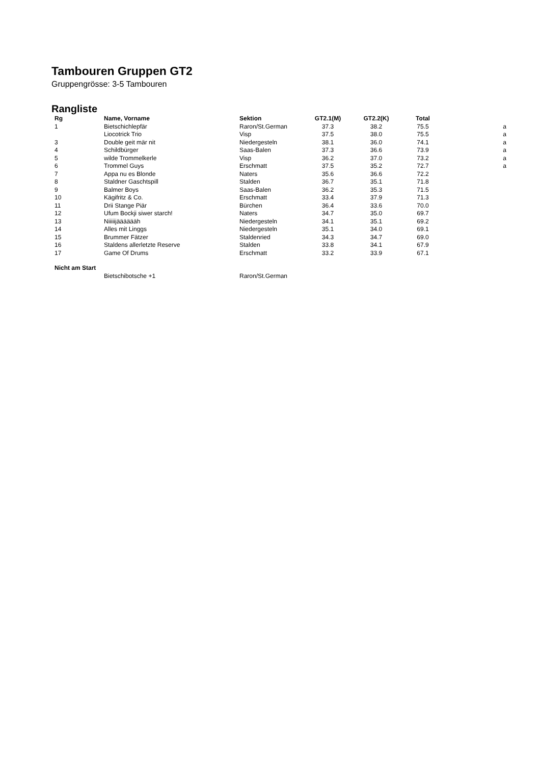Tambouren Gruppen GT2
Gruppengrösse: 3-5 Tambouren
Rangliste
| Rg | Name, Vorname | Sektion | GT2.1(M) | GT2.2(K) | Total | |
| --- | --- | --- | --- | --- | --- | --- |
| 1 | Bietschichlepfär | Raron/St.German | 37.3 | 38.2 | 75.5 | a |
| | Liocotrick Trio | Visp | 37.5 | 38.0 | 75.5 | a |
| 3 | Double geit mär nit | Niedergesteln | 38.1 | 36.0 | 74.1 | a |
| 4 | Schildbürger | Saas-Balen | 37.3 | 36.6 | 73.9 | a |
| 5 | wilde Trommelkerle | Visp | 36.2 | 37.0 | 73.2 | a |
| 6 | Trommel Guys | Erschmatt | 37.5 | 35.2 | 72.7 | a |
| 7 | Appa nu es Blonde | Naters | 35.6 | 36.6 | 72.2 | |
| 8 | Staldner Gaschtspill | Stalden | 36.7 | 35.1 | 71.8 | |
| 9 | Balmer Boys | Saas-Balen | 36.2 | 35.3 | 71.5 | |
| 10 | Kägifritz & Co. | Erschmatt | 33.4 | 37.9 | 71.3 | |
| 11 | Drii Stange Piär | Bürchen | 36.4 | 33.6 | 70.0 | |
| 12 | Ufum Bockji siwer starch! | Naters | 34.7 | 35.0 | 69.7 | |
| 13 | Niiiiijääääääh | Niedergesteln | 34.1 | 35.1 | 69.2 | |
| 14 | Alles mit Linggs | Niedergesteln | 35.1 | 34.0 | 69.1 | |
| 15 | Brummer Fätzer | Staldenried | 34.3 | 34.7 | 69.0 | |
| 16 | Staldens allerletzte Reserve | Stalden | 33.8 | 34.1 | 67.9 | |
| 17 | Game Of Drums | Erschmatt | 33.2 | 33.9 | 67.1 | |
| Nicht am Start | | | | | | |
| | Bietschibotsche +1 | Raron/St.German | | | | |